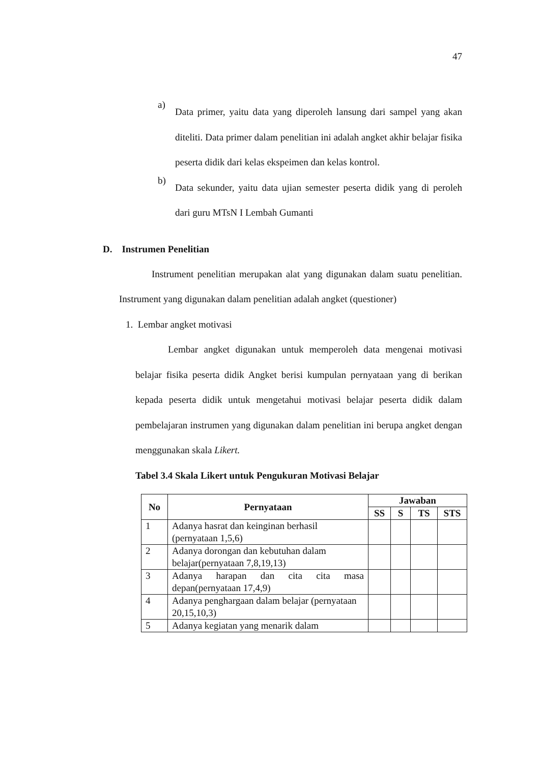47
a)
Data primer, yaitu data yang diperoleh lansung dari sampel yang akan diteliti. Data primer dalam penelitian ini adalah angket akhir belajar fisika peserta didik dari kelas ekspeimen dan kelas kontrol.
b)
Data sekunder, yaitu data ujian semester peserta didik yang di peroleh dari guru MTsN I Lembah Gumanti
D. Instrumen Penelitian
Instrument penelitian merupakan alat yang digunakan dalam suatu penelitian. Instrument yang digunakan dalam penelitian adalah angket (questioner)
1. Lembar angket motivasi
Lembar angket digunakan untuk memperoleh data mengenai motivasi belajar fisika peserta didik Angket berisi kumpulan pernyataan yang di berikan kepada peserta didik untuk mengetahui motivasi belajar peserta didik dalam pembelajaran instrumen yang digunakan dalam penelitian ini berupa angket dengan menggunakan skala Likert.
Tabel 3.4 Skala Likert untuk Pengukuran Motivasi Belajar
| No | Pernyataan | Jawaban | | | |
| --- | --- | --- | --- | --- | --- |
| | | SS | S | TS | STS |
| 1 | Adanya hasrat dan keinginan berhasil (pernyataan 1,5,6) | | | | |
| 2 | Adanya dorongan dan kebutuhan dalam belajar(pernyataan 7,8,19,13) | | | | |
| 3 | Adanya harapan dan cita cita masa depan(pernyataan 17,4,9) | | | | |
| 4 | Adanya penghargaan dalam belajar (pernyataan 20,15,10,3) | | | | |
| 5 | Adanya kegiatan yang menarik dalam | | | | |